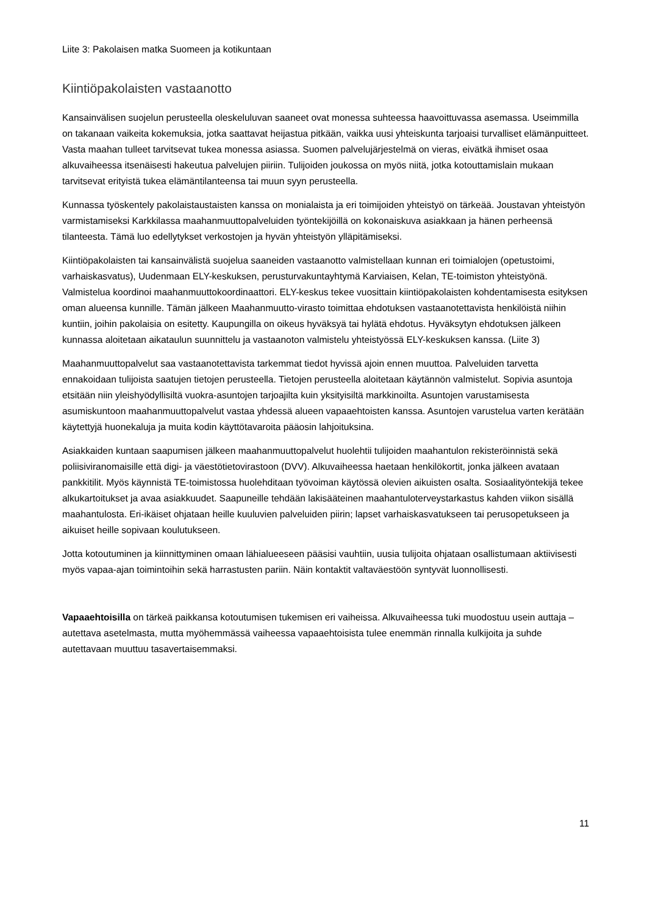Liite 3: Pakolaisen matka Suomeen ja kotikuntaan
Kiintiöpakolaisten vastaanotto
Kansainvälisen suojelun perusteella oleskeluluvan saaneet ovat monessa suhteessa haavoittuvassa asemassa. Useimmilla on takanaan vaikeita kokemuksia, jotka saattavat heijastua pitkään, vaikka uusi yhteiskunta tarjoaisi turvalliset elämänpuitteet. Vasta maahan tulleet tarvitsevat tukea monessa asiassa. Suomen palvelujärjestelmä on vieras, eivätkä ihmiset osaa alkuvaiheessa itsenäisesti hakeutua palvelujen piiriin. Tulijoiden joukossa on myös niitä, jotka kotouttamislain mukaan tarvitsevat erityistä tukea elämäntilanteensa tai muun syyn perusteella.
Kunnassa työskentely pakolaistaustaisten kanssa on monialaista ja eri toimijoiden yhteistyö on tärkeää. Joustavan yhteistyön varmistamiseksi Karkkilassa maahanmuuttopalveluiden työntekijöillä on kokonaiskuva asiakkaan ja hänen perheensä tilanteesta. Tämä luo edellytykset verkostojen ja hyvän yhteistyön ylläpitämiseksi.
Kiintiöpakolaisten tai kansainvälistä suojelua saaneiden vastaanotto valmistellaan kunnan eri toimialojen (opetustoimi, varhaiskasvatus), Uudenmaan ELY-keskuksen, perusturvakuntayhtymä Karviaisen, Kelan, TE-toimiston yhteistyönä. Valmistelua koordinoi maahanmuuttokoordinaattori. ELY-keskus tekee vuosittain kiintiöpakolaisten kohdentamisesta esityksen oman alueensa kunnille. Tämän jälkeen Maahanmuutto-virasto toimittaa ehdotuksen vastaanotettavista henkilöistä niihin kuntiin, joihin pakolaisia on esitetty. Kaupungilla on oikeus hyväksyä tai hylätä ehdotus. Hyväksytyn ehdotuksen jälkeen kunnassa aloitetaan aikataulun suunnittelu ja vastaanoton valmistelu yhteistyössä ELY-keskuksen kanssa. (Liite 3)
Maahanmuuttopalvelut saa vastaanotettavista tarkemmat tiedot hyvissä ajoin ennen muuttoa. Palveluiden tarvetta ennakoidaan tulijoista saatujen tietojen perusteella. Tietojen perusteella aloitetaan käytännön valmistelut. Sopivia asuntoja etsitään niin yleishyödyllisiltä vuokra-asuntojen tarjoajilta kuin yksityisiltä markkinoilta. Asuntojen varustamisesta asumiskuntoon maahanmuuttopalvelut vastaa yhdessä alueen vapaaehtoisten kanssa. Asuntojen varustelua varten kerätään käytettyjä huonekaluja ja muita kodin käyttötavaroita pääosin lahjoituksina.
Asiakkaiden kuntaan saapumisen jälkeen maahanmuuttopalvelut huolehtii tulijoiden maahantulon rekisteröinnistä sekä poliisiviranomaisille että digi- ja väestötietovirastoon (DVV). Alkuvaiheessa haetaan henkilökortit, jonka jälkeen avataan pankkitilit. Myös käynnistä TE-toimistossa huolehditaan työvoiman käytössä olevien aikuisten osalta. Sosiaalityöntekijä tekee alkukartoitukset ja avaa asiakkuudet. Saapuneille tehdään lakisääteinen maahantuloterveystarkastus kahden viikon sisällä maahantulosta. Eri-ikäiset ohjataan heille kuuluvien palveluiden piirin; lapset varhaiskasvatukseen tai perusopetukseen ja aikuiset heille sopivaan koulutukseen.
Jotta kotoutuminen ja kiinnittyminen omaan lähialueeseen pääsisi vauhtiin, uusia tulijoita ohjataan osallistumaan aktiivisesti myös vapaa-ajan toimintoihin sekä harrastusten pariin. Näin kontaktit valtaväestöön syntyvät luonnollisesti.
Vapaaehtoisilla on tärkeä paikkansa kotoutumisen tukemisen eri vaiheissa. Alkuvaiheessa tuki muodostuu usein auttaja – autettava asetelmasta, mutta myöhemmässä vaiheessa vapaaehtoisista tulee enemmän rinnalla kulkijoita ja suhde autettavaan muuttuu tasavertaisemmaksi.
11